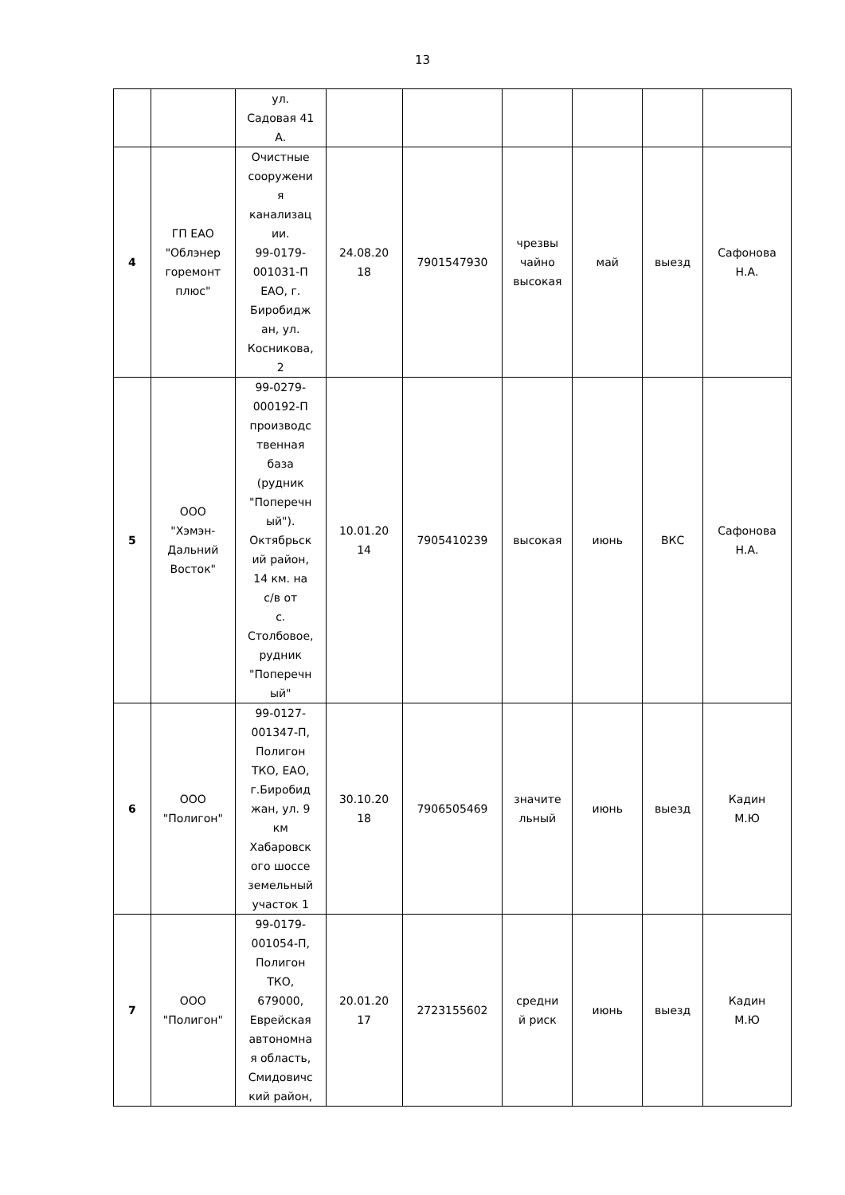13
| | | ул. Садовая 41 А. | | | | | | |
| 4 | ГП ЕАО "Облэнер горемонт плюс" | Очистные сооружени я канализац ии. 99-0179- 001031-П ЕАО, г. Биробидж ан, ул. Косникова, 2 | 24.08.20 18 | 7901547930 | чрезвы чайно высокая | май | выезд | Сафонова Н.А. |
| 5 | ООО "Хэмэн- Дальний Восток" | 99-0279- 000192-П производс твенная база (рудник "Поперечн ый"). Октябрьск ий район, 14 км. на с/в от с. Столбовое, рудник "Поперечн ый" | 10.01.20 14 | 7905410239 | высокая | июнь | ВКС | Сафонова Н.А. |
| 6 | ООО "Полигон" | 99-0127- 001347-П, Полигон ТКО, ЕАО, г.Биробид жан, ул. 9 км Хабаровск ого шоссе земельный участок 1 | 30.10.20 18 | 7906505469 | значите льный | июнь | выезд | Кадин М.Ю |
| 7 | ООО "Полигон" | 99-0179- 001054-П, Полигон ТКО, 679000, Еврейская автономна я область, Смидовичс кий район, | 20.01.20 17 | 2723155602 | средни й риск | июнь | выезд | Кадин М.Ю |